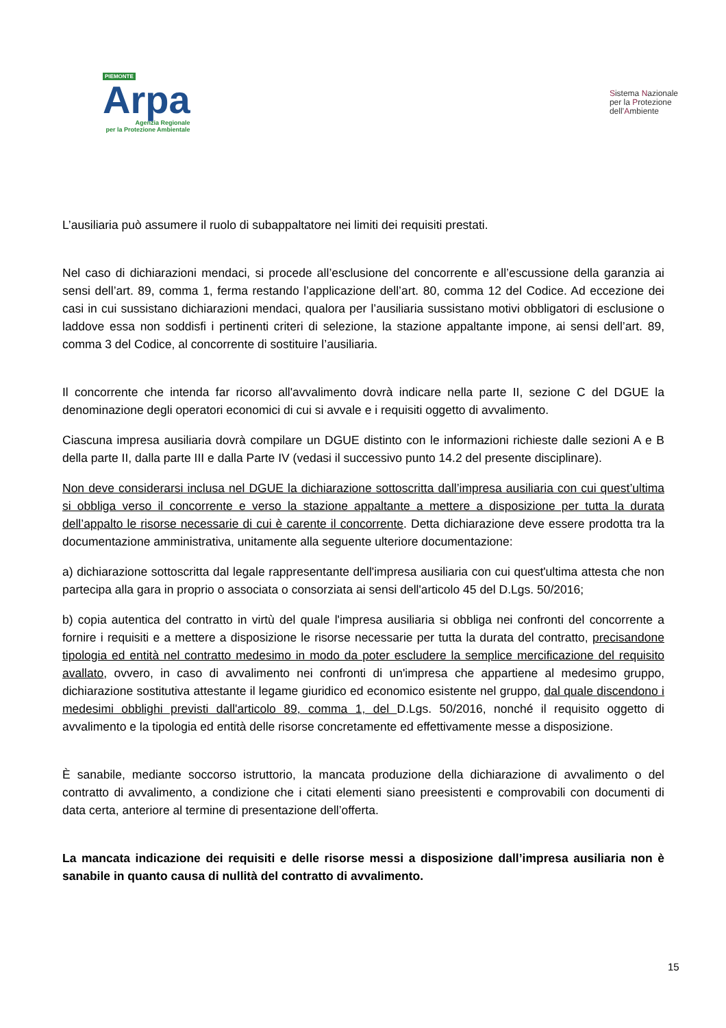PIEMONTE
Arpa
Agenzia Regionale
per la Protezione Ambientale
Sistema Nazionale
per la Protezione
dell’Ambiente
L’ausiliaria può assumere il ruolo di subappaltatore nei limiti dei requisiti prestati.
Nel caso di dichiarazioni mendaci, si procede all’esclusione del concorrente e all’escussione della garanzia ai sensi dell’art. 89, comma 1, ferma restando l’applicazione dell’art. 80, comma 12 del Codice. Ad eccezione dei casi in cui sussistano dichiarazioni mendaci, qualora per l’ausiliaria sussistano motivi obbligatori di esclusione o laddove essa non soddisfi i pertinenti criteri di selezione, la stazione appaltante impone, ai sensi dell’art. 89, comma 3 del Codice, al concorrente di sostituire l’ausiliaria.
Il concorrente che intenda far ricorso all'avvalimento dovrà indicare nella parte II, sezione C del DGUE la denominazione degli operatori economici di cui si avvale e i requisiti oggetto di avvalimento.
Ciascuna impresa ausiliaria dovrà compilare un DGUE distinto con le informazioni richieste dalle sezioni A e B della parte II, dalla parte III e dalla Parte IV (vedasi il successivo punto 14.2 del presente disciplinare).
Non deve considerarsi inclusa nel DGUE la dichiarazione sottoscritta dall’impresa ausiliaria con cui quest’ultima si obbliga verso il concorrente e verso la stazione appaltante a mettere a disposizione per tutta la durata dell’appalto le risorse necessarie di cui è carente il concorrente. Detta dichiarazione deve essere prodotta tra la documentazione amministrativa, unitamente alla seguente ulteriore documentazione:
a) dichiarazione sottoscritta dal legale rappresentante dell'impresa ausiliaria con cui quest'ultima attesta che non partecipa alla gara in proprio o associata o consorziata ai sensi dell'articolo 45 del D.Lgs. 50/2016;
b) copia autentica del contratto in virtù del quale l'impresa ausiliaria si obbliga nei confronti del concorrente a fornire i requisiti e a mettere a disposizione le risorse necessarie per tutta la durata del contratto, precisandone tipologia ed entità nel contratto medesimo in modo da poter escludere la semplice mercificazione del requisito avallato, ovvero, in caso di avvalimento nei confronti di un'impresa che appartiene al medesimo gruppo, dichiarazione sostitutiva attestante il legame giuridico ed economico esistente nel gruppo, dal quale discendono i medesimi obblighi previsti dall'articolo 89, comma 1, del D.Lgs. 50/2016, nonché il requisito oggetto di avvalimento e la tipologia ed entità delle risorse concretamente ed effettivamente messe a disposizione.
È sanabile, mediante soccorso istruttorio, la mancata produzione della dichiarazione di avvalimento o del contratto di avvalimento, a condizione che i citati elementi siano preesistenti e comprovabili con documenti di data certa, anteriore al termine di presentazione dell’offerta.
La mancata indicazione dei requisiti e delle risorse messi a disposizione dall’impresa ausiliaria non è sanabile in quanto causa di nullità del contratto di avvalimento.
15